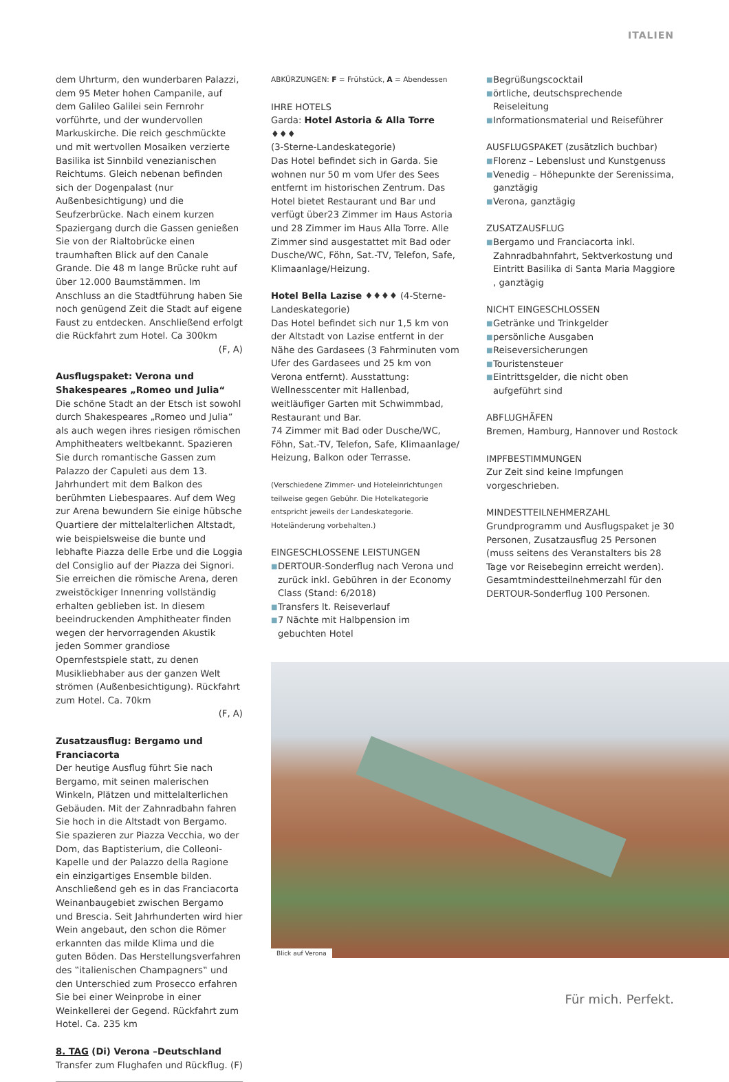ITALIEN
dem Uhrturm, den wunderbaren Palazzi, dem 95 Meter hohen Campanile, auf dem Galileo Galilei sein Fernrohr vorführte, und der wundervollen Markuskirche. Die reich geschmückte und mit wertvollen Mosaiken verzierte Basilika ist Sinnbild venezianischen Reichtums. Gleich nebenan befinden sich der Dogenpalast (nur Außenbesichtigung) und die Seufzerbrücke. Nach einem kurzen Spaziergang durch die Gassen genießen Sie von der Rialtobrücke einen traumhaften Blick auf den Canale Grande. Die 48 m lange Brücke ruht auf über 12.000 Baumstämmen. Im Anschluss an die Stadtführung haben Sie noch genügend Zeit die Stadt auf eigene Faust zu entdecken. Anschließend erfolgt die Rückfahrt zum Hotel. Ca 300km
(F, A)
Ausflugspaket: Verona und Shakespeares „Romeo und Julia“
Die schöne Stadt an der Etsch ist sowohl durch Shakespeares „Romeo und Julia“ als auch wegen ihres riesigen römischen Amphitheaters weltbekannt. Spazieren Sie durch romantische Gassen zum Palazzo der Capuleti aus dem 13. Jahrhundert mit dem Balkon des berühmten Liebespaares. Auf dem Weg zur Arena bewundern Sie einige hübsche Quartiere der mittelalterlichen Altstadt, wie beispielsweise die bunte und lebhafte Piazza delle Erbe und die Loggia del Consiglio auf der Piazza dei Signori. Sie erreichen die römische Arena, deren zweistöckiger Innenring vollständig erhalten geblieben ist. In diesem beeindruckenden Amphitheater finden wegen der hervorragenden Akustik jeden Sommer grandiose Opernfestspiele statt, zu denen Musikliebhaber aus der ganzen Welt strömen (Außenbesichtigung). Rückfahrt zum Hotel. Ca. 70km
(F, A)
Zusatzausflug: Bergamo und Franciacorta
Der heutige Ausflug führt Sie nach Bergamo, mit seinen malerischen Winkeln, Plätzen und mittelalterlichen Gebäuden. Mit der Zahnradbahn fahren Sie hoch in die Altstadt von Bergamo. Sie spazieren zur Piazza Vecchia, wo der Dom, das Baptisterium, die Colleoni-Kapelle und der Palazzo della Ragione ein einzigartiges Ensemble bilden. Anschließend geh es in das Franciacorta Weinanbaugebiet zwischen Bergamo und Brescia. Seit Jahrhunderten wird hier Wein angebaut, den schon die Römer erkannten das milde Klima und die guten Böden. Das Herstellungsverfahren des ‟italienischen Champagners‟ und den Unterschied zum Prosecco erfahren Sie bei einer Weinprobe in einer Weinkellerei der Gegend. Rückfahrt zum Hotel. Ca. 235 km
8. TAG (Di) Verona –Deutschland
Transfer zum Flughafen und Rückflug. (F)
ABKÜRZUNGEN: F = Frühstück, A = Abendessen
IHRE HOTELS
Garda: Hotel Astoria & Alla Torre ♦♦♦
(3-Sterne-Landeskategorie)
Das Hotel befindet sich in Garda. Sie wohnen nur 50 m vom Ufer des Sees entfernt im historischen Zentrum. Das Hotel bietet Restaurant und Bar und verfügt über23 Zimmer im Haus Astoria und 28 Zimmer im Haus Alla Torre. Alle Zimmer sind ausgestattet mit Bad oder Dusche/WC, Föhn, Sat.-TV, Telefon, Safe, Klimaanlage/Heizung.
Hotel Bella Lazise ♦♦♦♦ (4-Sterne-Landeskategorie)
Das Hotel befindet sich nur 1,5 km von der Altstadt von Lazise entfernt in der Nähe des Gardasees (3 Fahrminuten vom Ufer des Gardasees und 25 km von Verona entfernt). Ausstattung: Wellnesscenter mit Hallenbad, weitläufiger Garten mit Schwimmbad, Restaurant und Bar.
74 Zimmer mit Bad oder Dusche/WC, Föhn, Sat.-TV, Telefon, Safe, Klimaanlage/ Heizung, Balkon oder Terrasse.
(Verschiedene Zimmer- und Hoteleinrichtungen teilweise gegen Gebühr. Die Hotelkategorie entspricht jeweils der Landeskategorie. Hoteländerung vorbehalten.)
EINGESCHLOSSENE LEISTUNGEN
■ DERTOUR-Sonderflug nach Verona und zurück inkl. Gebühren in der Economy Class (Stand: 6/2018)
■ Transfers lt. Reiseverlauf
■ 7 Nächte mit Halbpension im gebuchten Hotel
■ Begrüßungscocktail
■ örtliche, deutschsprechende Reiseleitung
■ Informationsmaterial und Reiseführer
AUSFLUGSPAKET (zusätzlich buchbar)
■ Florenz – Lebenslust und Kunstgenuss
■ Venedig – Höhepunkte der Serenissima, ganztägig
■ Verona, ganztägig
ZUSATZAUSFLUG
■ Bergamo und Franciacorta inkl. Zahnradbahnfahrt, Sektverkostung und Eintritt Basilika di Santa Maria Maggiore , ganztägig
NICHT EINGESCHLOSSEN
■ Getränke und Trinkgelder
■ persönliche Ausgaben
■ Reiseversicherungen
■ Touristensteuer
■ Eintrittsgelder, die nicht oben aufgeführt sind
ABFLUGHÄFEN
Bremen, Hamburg, Hannover und Rostock
IMPFBESTIMMUNGEN
Zur Zeit sind keine Impfungen vorgeschrieben.
MINDESTTEILNEHMERZAHL
Grundprogramm und Ausflugspaket je 30 Personen, Zusatzausflug 25 Personen (muss seitens des Veranstalters bis 28 Tage vor Reisebeginn erreicht werden). Gesamtmindestteilnehmerzahl für den DERTOUR-Sonderflug 100 Personen.
Blick auf Verona
Für mich. Perfekt.